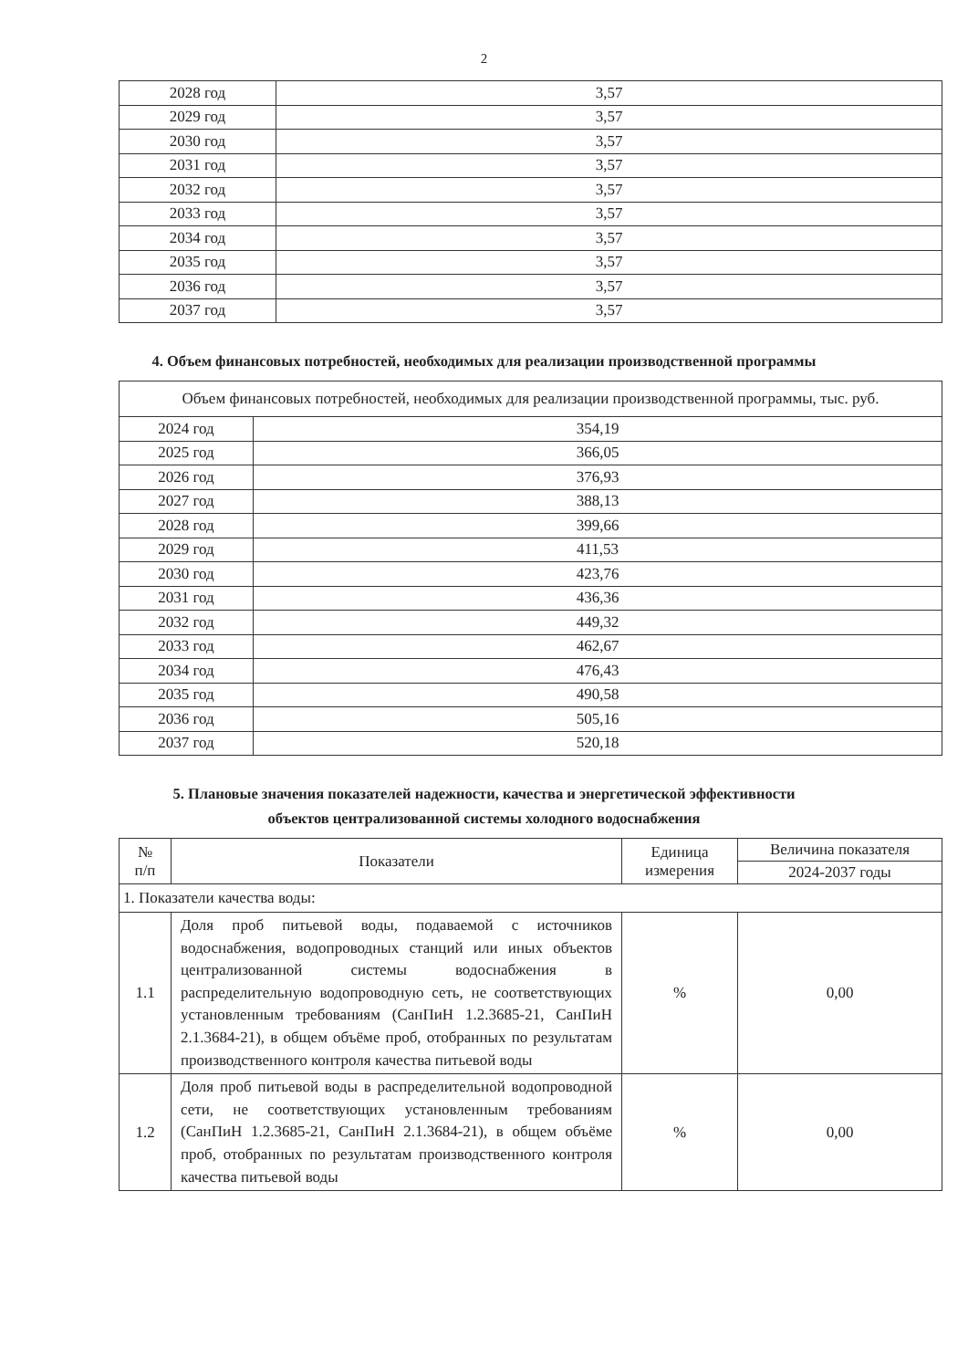2
| 2028 год | 3,57 |
| 2029 год | 3,57 |
| 2030 год | 3,57 |
| 2031 год | 3,57 |
| 2032 год | 3,57 |
| 2033 год | 3,57 |
| 2034 год | 3,57 |
| 2035 год | 3,57 |
| 2036 год | 3,57 |
| 2037 год | 3,57 |
4. Объем финансовых потребностей, необходимых для реализации производственной программы
| Объем финансовых потребностей, необходимых для реализации производственной программы, тыс. руб. | |
| 2024 год | 354,19 |
| 2025 год | 366,05 |
| 2026 год | 376,93 |
| 2027 год | 388,13 |
| 2028 год | 399,66 |
| 2029 год | 411,53 |
| 2030 год | 423,76 |
| 2031 год | 436,36 |
| 2032 год | 449,32 |
| 2033 год | 462,67 |
| 2034 год | 476,43 |
| 2035 год | 490,58 |
| 2036 год | 505,16 |
| 2037 год | 520,18 |
5. Плановые значения показателей надежности, качества и энергетической эффективности
объектов централизованной системы холодного водоснабжения
| № п/п | Показатели | Единица измерения | Величина показателя |
| --- | --- | --- | --- |
| | | | 2024-2037 годы |
| 1. Показатели качества воды: | | | |
| 1.1 | Доля проб питьевой воды, подаваемой с источников водоснабжения, водопроводных станций или иных объектов централизованной системы водоснабжения в распределительную водопроводную сеть, не соответствующих установленным требованиям (СанПиН 1.2.3685-21, СанПиН 2.1.3684-21), в общем объёме проб, отобранных по результатам производственного контроля качества питьевой воды | % | 0,00 |
| 1.2 | Доля проб питьевой воды в распределительной водопроводной сети, не соответствующих установленным требованиям (СанПиН 1.2.3685-21, СанПиН 2.1.3684-21), в общем объёме проб, отобранных по результатам производственного контроля качества питьевой воды | % | 0,00 |